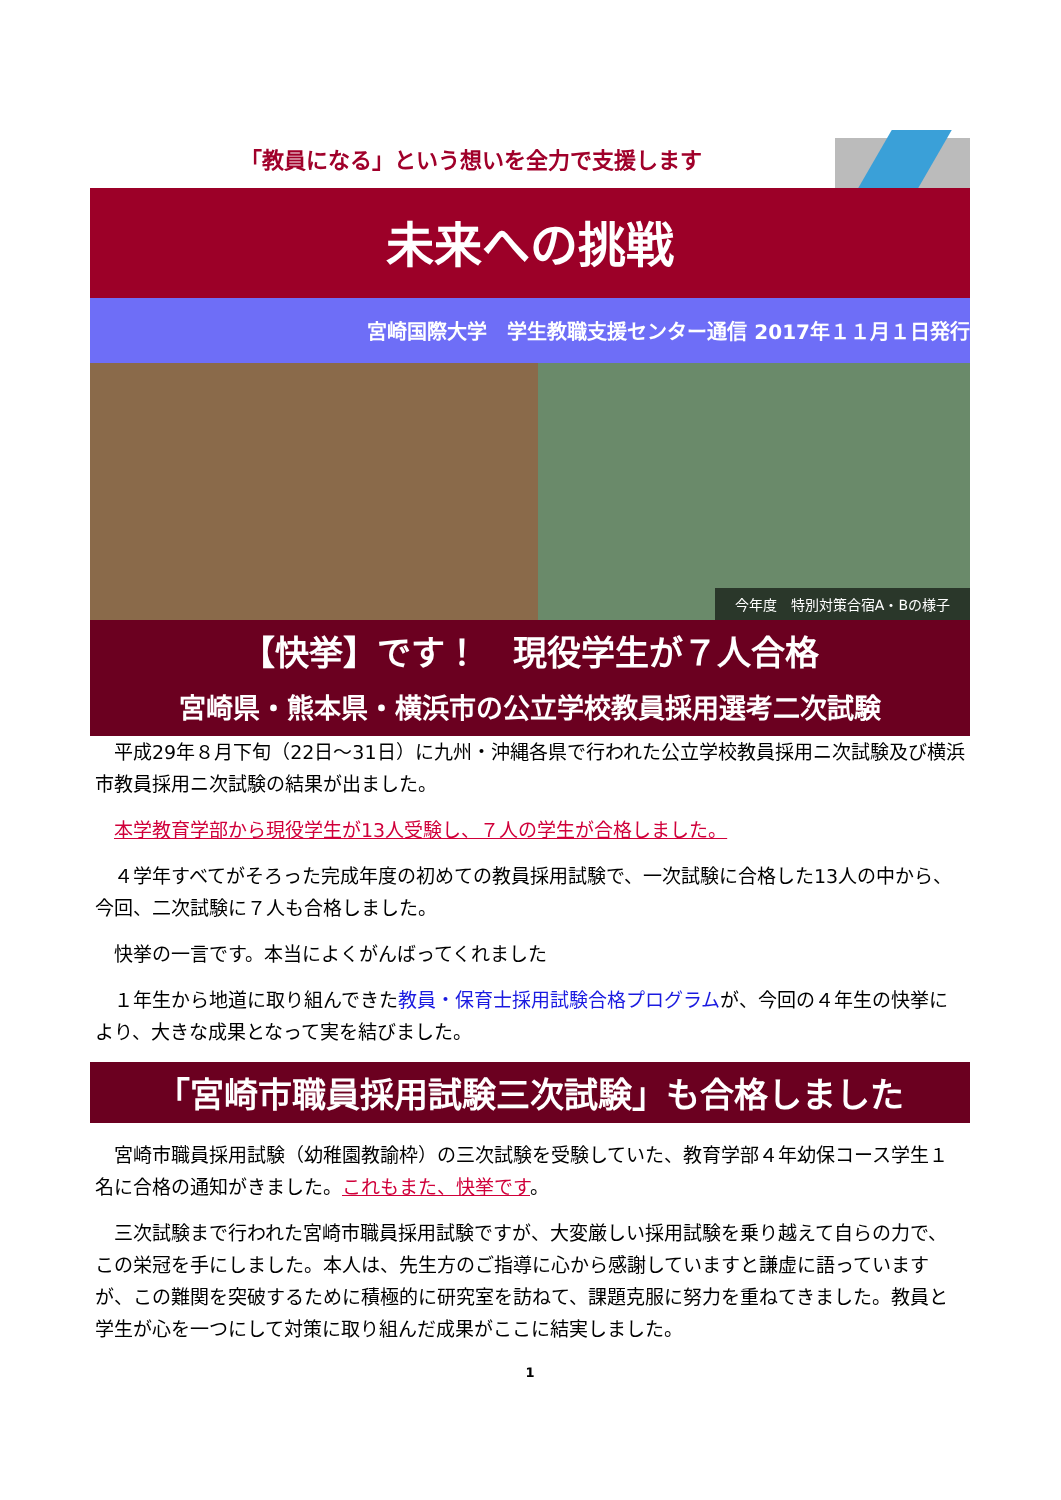「教員になる」という想いを全力で支援します
未来への挑戦
宮崎国際大学　学生教職支援センター通信 2017年１１月１日発行
今年度　特別対策合宿A・Bの様子
【快挙】です！　現役学生が７人合格
宮崎県・熊本県・横浜市の公立学校教員採用選考二次試験
　平成29年８月下旬（22日～31日）に九州・沖縄各県で行われた公立学校教員採用ニ次試験及び横浜市教員採用ニ次試験の結果が出ました。
　本学教育学部から現役学生が13人受験し、７人の学生が合格しました。
　４学年すべてがそろった完成年度の初めての教員採用試験で、一次試験に合格した13人の中から、今回、二次試験に７人も合格しました。
　快挙の一言です。本当によくがんばってくれました
　１年生から地道に取り組んできた教員・保育士採用試験合格プログラムが、今回の４年生の快挙により、大きな成果となって実を結びました。
「宮崎市職員採用試験三次試験」も合格しました
　宮崎市職員採用試験（幼稚園教諭枠）の三次試験を受験していた、教育学部４年幼保コース学生１名に合格の通知がきました。これもまた、快挙です。
　三次試験まで行われた宮崎市職員採用試験ですが、大変厳しい採用試験を乗り越えて自らの力で、この栄冠を手にしました。本人は、先生方のご指導に心から感謝していますと謙虚に語っていますが、この難関を突破するために積極的に研究室を訪ねて、課題克服に努力を重ねてきました。教員と学生が心を一つにして対策に取り組んだ成果がここに結実しました。
1